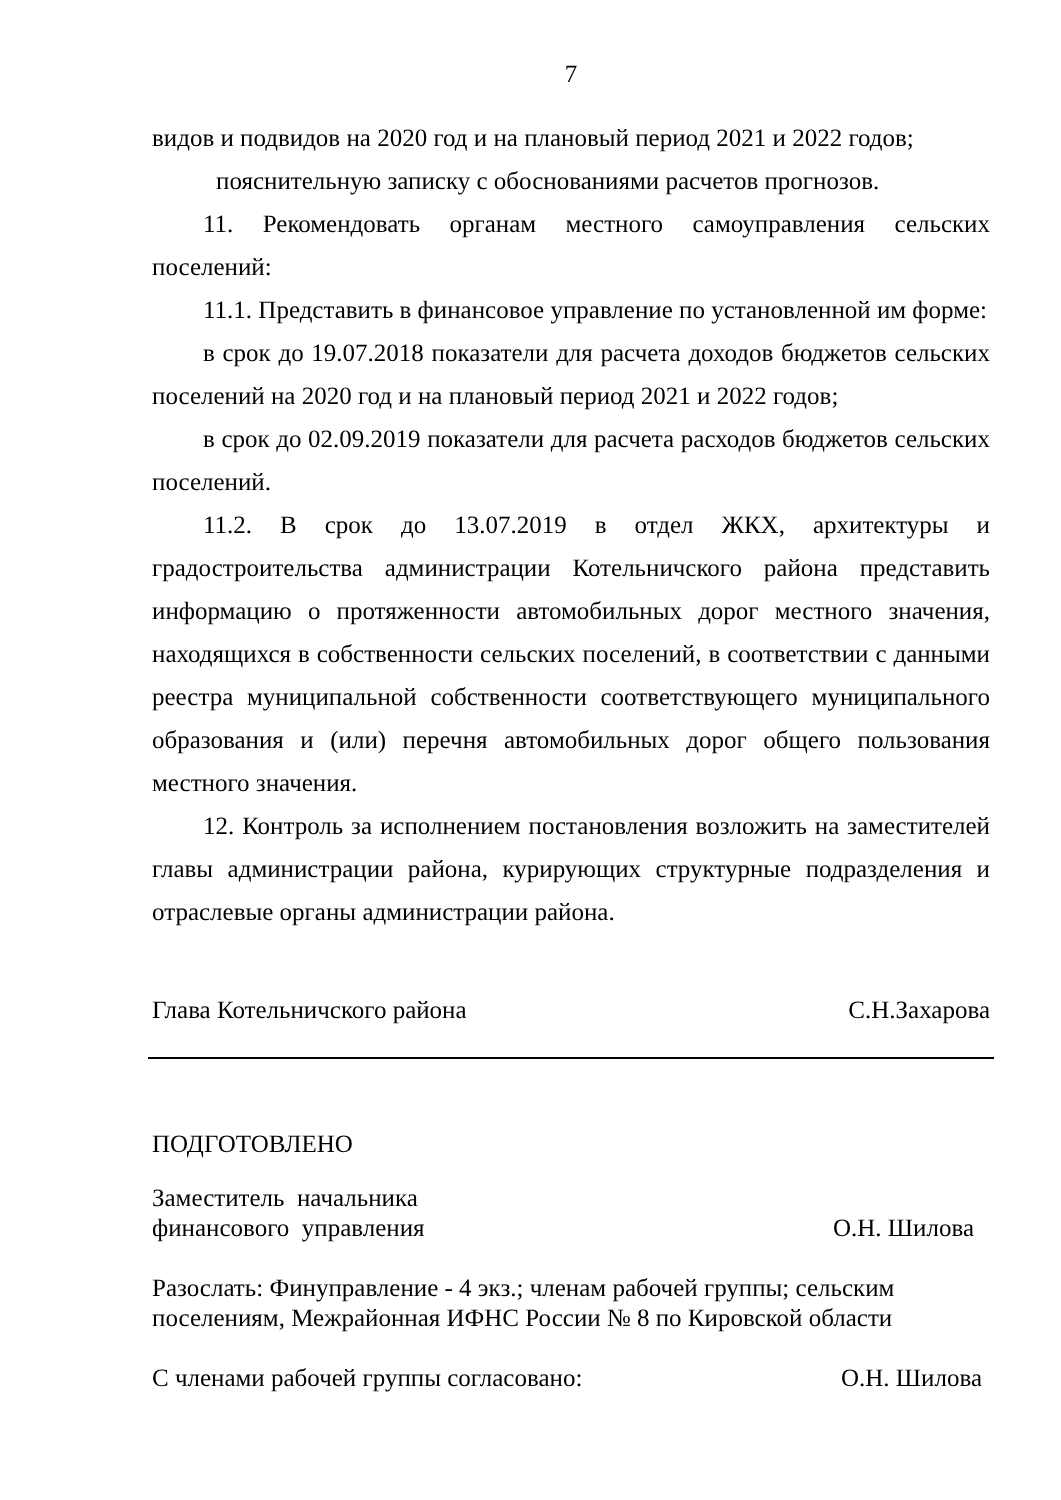7
видов и подвидов на 2020 год и на плановый период 2021 и 2022 годов;
пояснительную записку с обоснованиями расчетов прогнозов.
11. Рекомендовать органам местного самоуправления сельских поселений:
11.1. Представить в финансовое управление по установленной им форме:
в срок до 19.07.2018 показатели для расчета доходов бюджетов сельских поселений на 2020 год и на плановый период 2021 и 2022 годов;
в срок до 02.09.2019 показатели для расчета расходов бюджетов сельских поселений.
11.2. В срок до 13.07.2019 в отдел ЖКХ, архитектуры и градостроительства администрации Котельничского района представить информацию о протяженности автомобильных дорог местного значения, находящихся в собственности сельских поселений, в соответствии с данными реестра муниципальной собственности соответствующего муниципального образования и (или) перечня автомобильных дорог общего пользования местного значения.
12. Контроль за исполнением постановления возложить на заместителей главы администрации района, курирующих структурные подразделения и отраслевые органы администрации района.
Глава Котельничского района С.Н.Захарова
ПОДГОТОВЛЕНО
Заместитель начальника
финансового управления О.Н. Шилова
Разослать: Финуправление - 4 экз.; членам рабочей группы; сельским
поселениям, Межрайонная ИФНС России № 8 по Кировской области
С членами рабочей группы согласовано: О.Н. Шилова